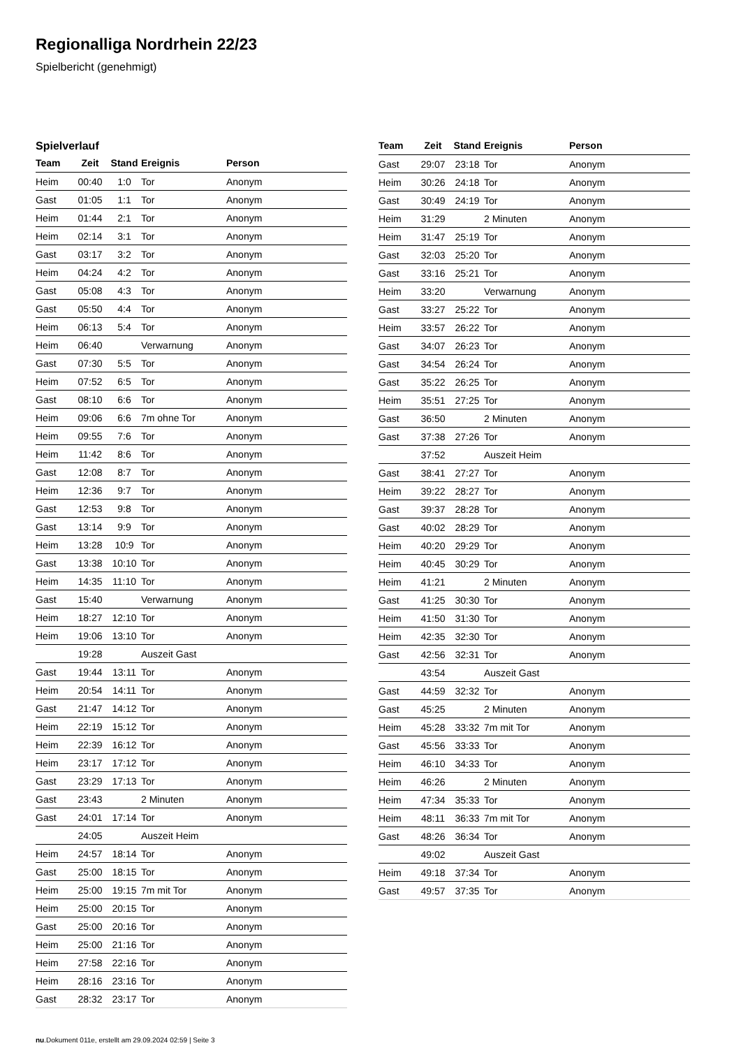Regionalliga Nordrhein 22/23
Spielbericht (genehmigt)
Spielverlauf
| Team | Zeit | Stand | Ereignis | Person |
| --- | --- | --- | --- | --- |
| Heim | 00:40 | 1:0 | Tor | Anonym |
| Gast | 01:05 | 1:1 | Tor | Anonym |
| Heim | 01:44 | 2:1 | Tor | Anonym |
| Heim | 02:14 | 3:1 | Tor | Anonym |
| Gast | 03:17 | 3:2 | Tor | Anonym |
| Heim | 04:24 | 4:2 | Tor | Anonym |
| Gast | 05:08 | 4:3 | Tor | Anonym |
| Gast | 05:50 | 4:4 | Tor | Anonym |
| Heim | 06:13 | 5:4 | Tor | Anonym |
| Heim | 06:40 | | Verwarnung | Anonym |
| Gast | 07:30 | 5:5 | Tor | Anonym |
| Heim | 07:52 | 6:5 | Tor | Anonym |
| Gast | 08:10 | 6:6 | Tor | Anonym |
| Heim | 09:06 | 6:6 | 7m ohne Tor | Anonym |
| Heim | 09:55 | 7:6 | Tor | Anonym |
| Heim | 11:42 | 8:6 | Tor | Anonym |
| Gast | 12:08 | 8:7 | Tor | Anonym |
| Heim | 12:36 | 9:7 | Tor | Anonym |
| Gast | 12:53 | 9:8 | Tor | Anonym |
| Gast | 13:14 | 9:9 | Tor | Anonym |
| Heim | 13:28 | 10:9 | Tor | Anonym |
| Gast | 13:38 | 10:10 | Tor | Anonym |
| Heim | 14:35 | 11:10 | Tor | Anonym |
| Gast | 15:40 | | Verwarnung | Anonym |
| Heim | 18:27 | 12:10 | Tor | Anonym |
| Heim | 19:06 | 13:10 | Tor | Anonym |
| | 19:28 | | Auszeit Gast | |
| Gast | 19:44 | 13:11 | Tor | Anonym |
| Heim | 20:54 | 14:11 | Tor | Anonym |
| Gast | 21:47 | 14:12 | Tor | Anonym |
| Heim | 22:19 | 15:12 | Tor | Anonym |
| Heim | 22:39 | 16:12 | Tor | Anonym |
| Heim | 23:17 | 17:12 | Tor | Anonym |
| Gast | 23:29 | 17:13 | Tor | Anonym |
| Gast | 23:43 | | 2 Minuten | Anonym |
| Gast | 24:01 | 17:14 | Tor | Anonym |
| | 24:05 | | Auszeit Heim | |
| Heim | 24:57 | 18:14 | Tor | Anonym |
| Gast | 25:00 | 18:15 | Tor | Anonym |
| Heim | 25:00 | 19:15 | 7m mit Tor | Anonym |
| Heim | 25:00 | 20:15 | Tor | Anonym |
| Gast | 25:00 | 20:16 | Tor | Anonym |
| Heim | 25:00 | 21:16 | Tor | Anonym |
| Heim | 27:58 | 22:16 | Tor | Anonym |
| Heim | 28:16 | 23:16 | Tor | Anonym |
| Gast | 28:32 | 23:17 | Tor | Anonym |
| Team | Zeit | Stand | Ereignis | Person |
| --- | --- | --- | --- | --- |
| Gast | 29:07 | 23:18 | Tor | Anonym |
| Heim | 30:26 | 24:18 | Tor | Anonym |
| Gast | 30:49 | 24:19 | Tor | Anonym |
| Heim | 31:29 | | 2 Minuten | Anonym |
| Heim | 31:47 | 25:19 | Tor | Anonym |
| Gast | 32:03 | 25:20 | Tor | Anonym |
| Gast | 33:16 | 25:21 | Tor | Anonym |
| Heim | 33:20 | | Verwarnung | Anonym |
| Gast | 33:27 | 25:22 | Tor | Anonym |
| Heim | 33:57 | 26:22 | Tor | Anonym |
| Gast | 34:07 | 26:23 | Tor | Anonym |
| Gast | 34:54 | 26:24 | Tor | Anonym |
| Gast | 35:22 | 26:25 | Tor | Anonym |
| Heim | 35:51 | 27:25 | Tor | Anonym |
| Gast | 36:50 | | 2 Minuten | Anonym |
| Gast | 37:38 | 27:26 | Tor | Anonym |
| | 37:52 | | Auszeit Heim | |
| Gast | 38:41 | 27:27 | Tor | Anonym |
| Heim | 39:22 | 28:27 | Tor | Anonym |
| Gast | 39:37 | 28:28 | Tor | Anonym |
| Gast | 40:02 | 28:29 | Tor | Anonym |
| Heim | 40:20 | 29:29 | Tor | Anonym |
| Heim | 40:45 | 30:29 | Tor | Anonym |
| Heim | 41:21 | | 2 Minuten | Anonym |
| Gast | 41:25 | 30:30 | Tor | Anonym |
| Heim | 41:50 | 31:30 | Tor | Anonym |
| Heim | 42:35 | 32:30 | Tor | Anonym |
| Gast | 42:56 | 32:31 | Tor | Anonym |
| | 43:54 | | Auszeit Gast | |
| Gast | 44:59 | 32:32 | Tor | Anonym |
| Gast | 45:25 | | 2 Minuten | Anonym |
| Heim | 45:28 | 33:32 | 7m mit Tor | Anonym |
| Gast | 45:56 | 33:33 | Tor | Anonym |
| Heim | 46:10 | 34:33 | Tor | Anonym |
| Heim | 46:26 | | 2 Minuten | Anonym |
| Heim | 47:34 | 35:33 | Tor | Anonym |
| Heim | 48:11 | 36:33 | 7m mit Tor | Anonym |
| Gast | 48:26 | 36:34 | Tor | Anonym |
| | 49:02 | | Auszeit Gast | |
| Heim | 49:18 | 37:34 | Tor | Anonym |
| Gast | 49:57 | 37:35 | Tor | Anonym |
nu.Dokument 011e, erstellt am 29.09.2024 02:59 | Seite 3